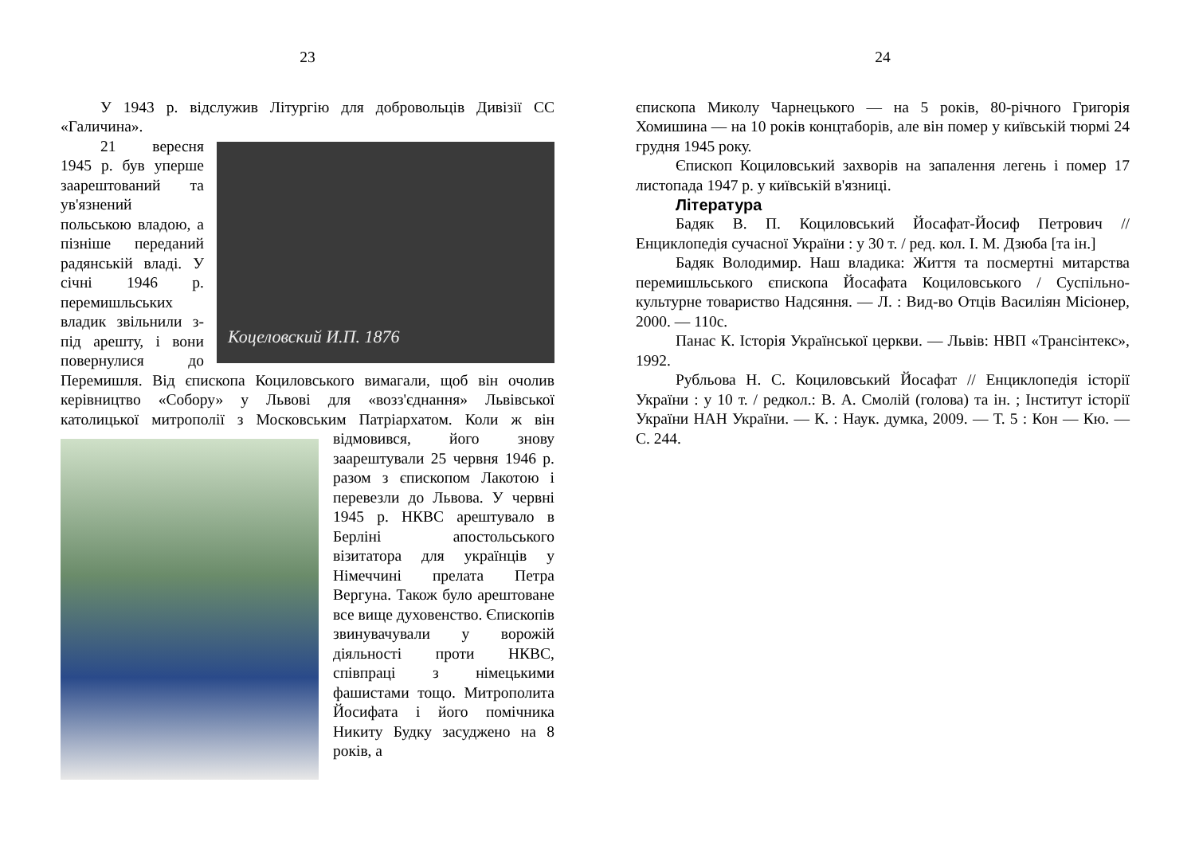23
У 1943 р. відслужив Літургію для добровольців Дивізії СС «Галичина».
Коцеловский И.П. 1876
21 вересня 1945 р. був уперше заарештований та ув'язнений польською владою, а пізніше переданий радянській владі. У січні 1946 р. перемишльських владик звільнили з-під арешту, і вони повернулися до Перемишля. Від єпископа Коциловського вимагали, щоб він очолив керівництво «Собору» у Львові для «возз'єднання» Львівської католицької митрополії з Московським Патріархатом. Коли ж він відмовився, його знову заарештували 25 червня 1946 р. разом з єпископом Лакотою і перевезли до Львова. У червні 1945 р. НКВС арештувало в Берліні апостольського візитатора для українців у Німеччині прелата Петра Вергуна. Також було арештоване все вище духовенство. Єпископів звинувачували у ворожій діяльності проти НКВС, співпраці з німецькими фашистами тощо. Митрополита Йосифата і його помічника Никиту Будку засуджено на 8 років, а
24
єпископа Миколу Чарнецького — на 5 років, 80-річного Григорія Хомишина — на 10 років концтаборів, але він помер у київській тюрмі 24 грудня 1945 року.
Єпископ Коциловський захворів на запалення легень і помер 17 листопада 1947 р. у київській в'язниці.
Література
Бадяк В. П. Коциловський Йосафат-Йосиф Петрович // Енциклопедія сучасної України : у 30 т. / ред. кол. І. М. Дзюба [та ін.]
Бадяк Володимир. Наш владика: Життя та посмертні митарства перемишльського єпископа Йосафата Коциловського / Суспільно-культурне товариство Надсяння. — Л. : Вид-во Отців Василіян Місіонер, 2000. — 110с.
Панас К. Історія Української церкви. — Львів: НВП «Трансінтекс», 1992.
Рубльова Н. С. Коциловський Йосафат // Енциклопедія історії України : у 10 т. / редкол.: В. А. Смолій (голова) та ін. ; Інститут історії України НАН України. — К. : Наук. думка, 2009. — Т. 5 : Кон — Кю. — С. 244.